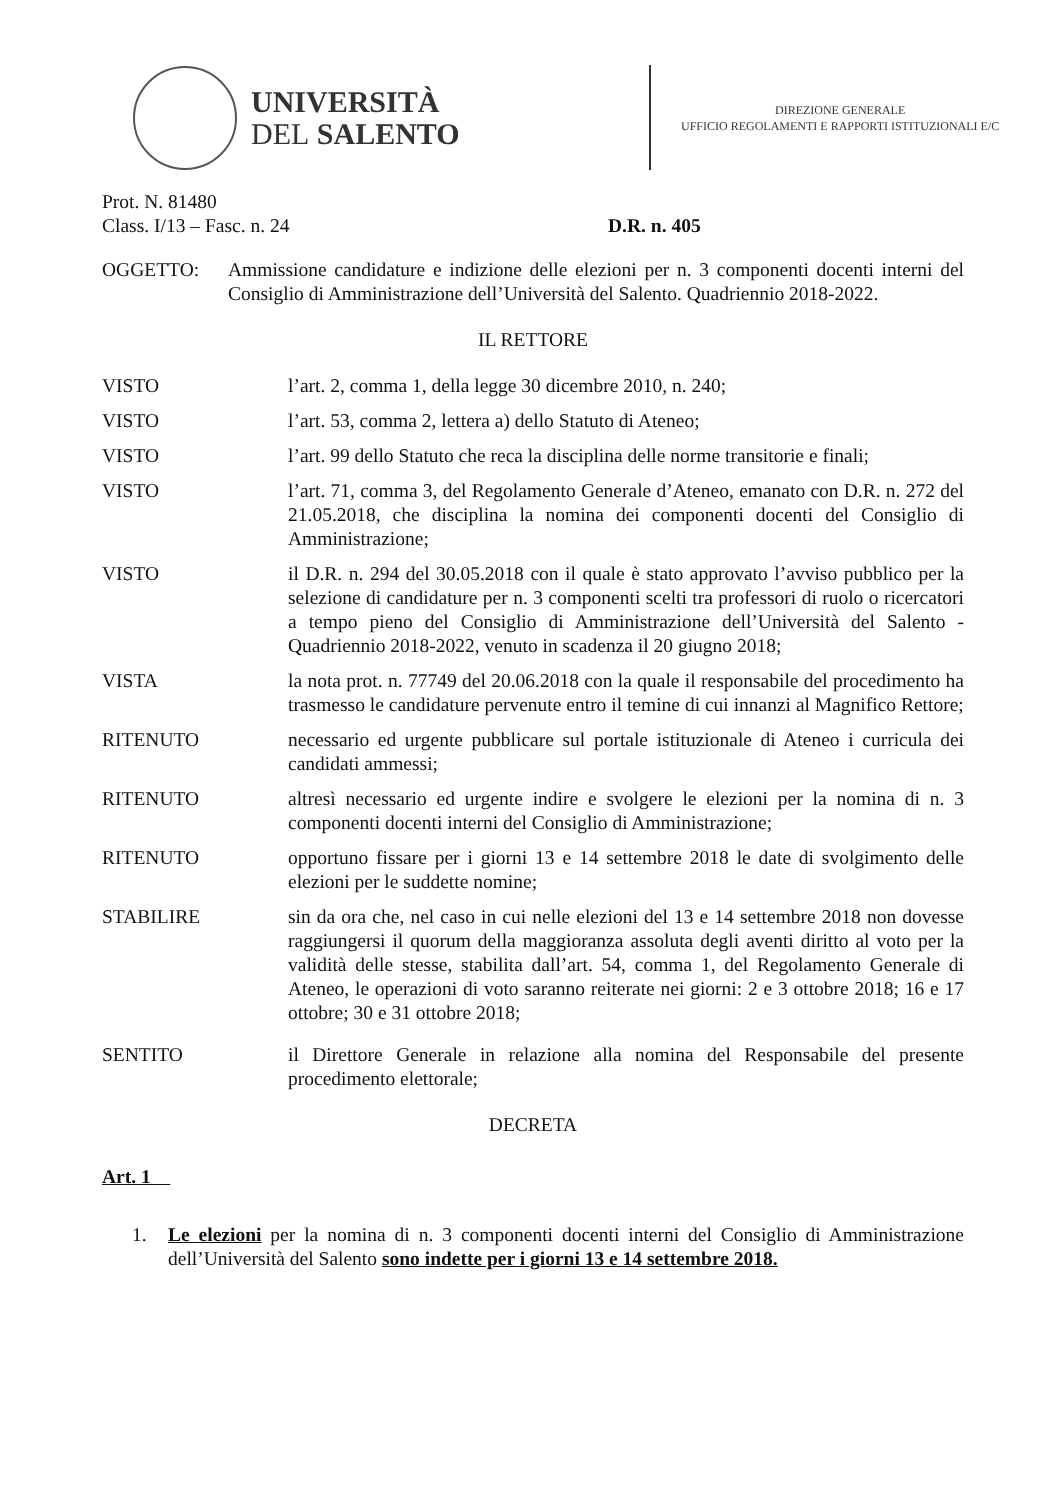UNIVERSITÀ
DEL SALENTO
DIREZIONE GENERALE
UFFICIO REGOLAMENTI E RAPPORTI ISTITUZIONALI E/C
Prot. N. 81480
Class. I/13 – Fasc. n. 24 D.R. n. 405
OGGETTO: Ammissione candidature e indizione delle elezioni per n. 3 componenti docenti interni del Consiglio di Amministrazione dell’Università del Salento. Quadriennio 2018-2022.
IL RETTORE
VISTO l’art. 2, comma 1, della legge 30 dicembre 2010, n. 240;
VISTO l’art. 53, comma 2, lettera a) dello Statuto di Ateneo;
VISTO l’art. 99 dello Statuto che reca la disciplina delle norme transitorie e finali;
VISTO l’art. 71, comma 3, del Regolamento Generale d’Ateneo, emanato con D.R. n. 272 del 21.05.2018, che disciplina la nomina dei componenti docenti del Consiglio di Amministrazione;
VISTO il D.R. n. 294 del 30.05.2018 con il quale è stato approvato l’avviso pubblico per la selezione di candidature per n. 3 componenti scelti tra professori di ruolo o ricercatori a tempo pieno del Consiglio di Amministrazione dell’Università del Salento - Quadriennio 2018-2022, venuto in scadenza il 20 giugno 2018;
VISTA la nota prot. n. 77749 del 20.06.2018 con la quale il responsabile del procedimento ha trasmesso le candidature pervenute entro il temine di cui innanzi al Magnifico Rettore;
RITENUTO necessario ed urgente pubblicare sul portale istituzionale di Ateneo i curricula dei candidati ammessi;
RITENUTO altresì necessario ed urgente indire e svolgere le elezioni per la nomina di n. 3 componenti docenti interni del Consiglio di Amministrazione;
RITENUTO opportuno fissare per i giorni 13 e 14 settembre 2018 le date di svolgimento delle elezioni per le suddette nomine;
STABILIRE sin da ora che, nel caso in cui nelle elezioni del 13 e 14 settembre 2018 non dovesse raggiungersi il quorum della maggioranza assoluta degli aventi diritto al voto per la validità delle stesse, stabilita dall’art. 54, comma 1, del Regolamento Generale di Ateneo, le operazioni di voto saranno reiterate nei giorni: 2 e 3 ottobre 2018; 16 e 17 ottobre; 30 e 31 ottobre 2018;
SENTITO il Direttore Generale in relazione alla nomina del Responsabile del presente procedimento elettorale;
DECRETA
Art. 1
1. Le elezioni per la nomina di n. 3 componenti docenti interni del Consiglio di Amministrazione dell’Università del Salento sono indette per i giorni 13 e 14 settembre 2018.